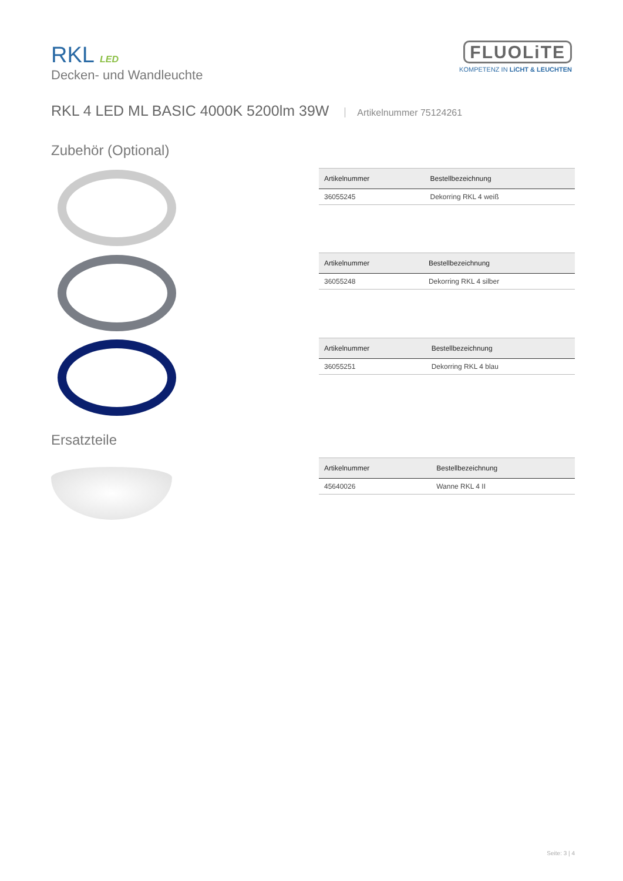RKL LED
Decken- und Wandleuchte
FLUOLiTE
KOMPETENZ IN LiCHT & LEUCHTEN
RKL 4 LED ML BASIC 4000K 5200lm 39W Artikelnummer 75124261
Zubehör (Optional)
| Artikelnummer | Bestellbezeichnung |
| --- | --- |
| 36055245 | Dekorring RKL 4 weiß |
| Artikelnummer | Bestellbezeichnung |
| --- | --- |
| 36055248 | Dekorring RKL 4 silber |
| Artikelnummer | Bestellbezeichnung |
| --- | --- |
| 36055251 | Dekorring RKL 4 blau |
Ersatzteile
| Artikelnummer | Bestellbezeichnung |
| --- | --- |
| 45640026 | Wanne RKL 4 II |
Seite: 3 | 4